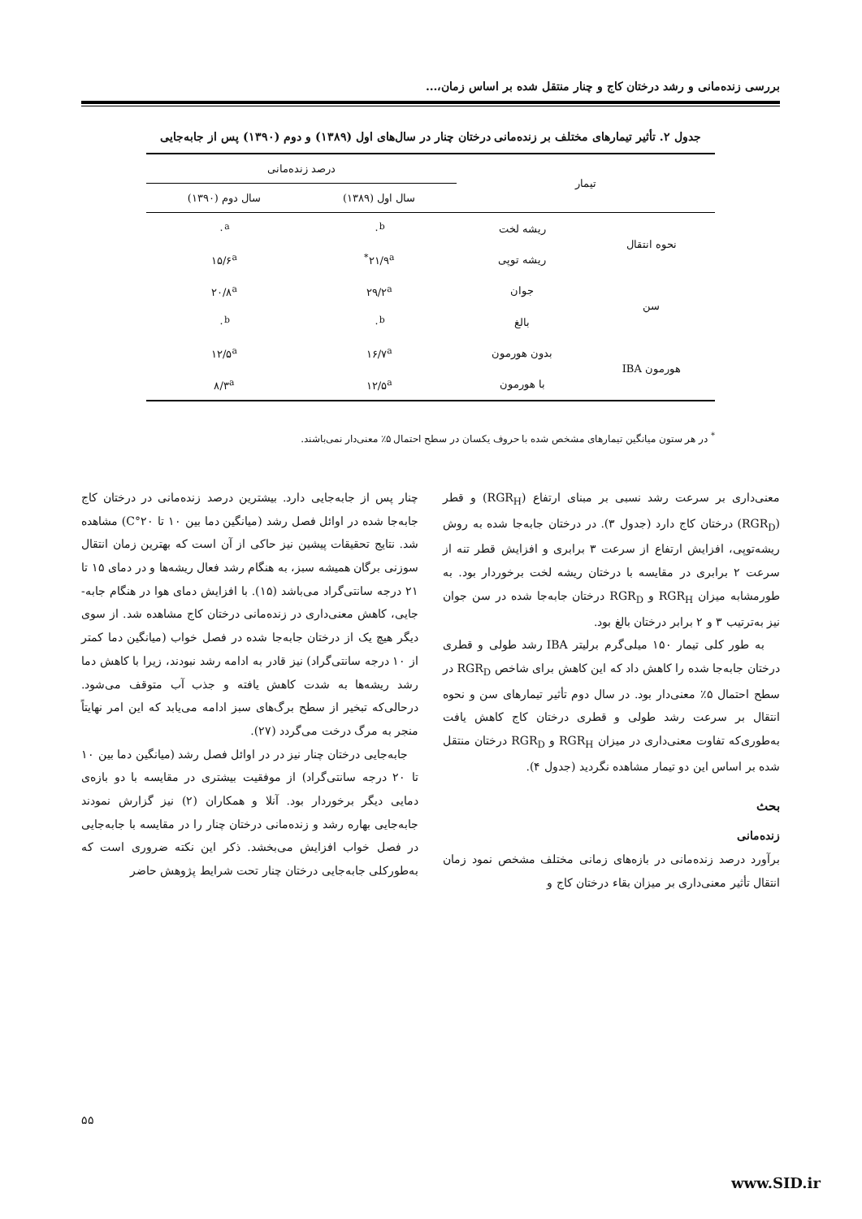بررسی زنده‌مانی و رشد درختان کاج و چنار منتقل شده بر اساس زمان،...
جدول ۲. تأثیر تیمارهای مختلف بر زنده‌مانی درختان چنار در سال‌های اول (۱۳۸۹) و دوم (۱۳۹۰) پس از جابه‌جایی
| تیمار | | درصد زنده‌مانی | |
| --- | --- | --- | --- |
| | | سال اول (۱۳۸۹) | سال دوم (۱۳۹۰) |
| نحوه انتقال | ریشه لخت | ۰<sup>b</sup> | ۰<sup>a</sup> |
| | ریشه توپی | ۲۱/۹<sup>a*</sup> | ۱۵/۶<sup>a</sup> |
| سن | جوان | ۲۹/۲<sup>a</sup> | ۲۰/۸<sup>a</sup> |
| | بالغ | ۰<sup>b</sup> | ۰<sup>b</sup> |
| هورمون IBA | بدون هورمون | ۱۶/۷<sup>a</sup> | ۱۲/۵<sup>a</sup> |
| | با هورمون | ۱۲/۵<sup>a</sup> | ۸/۳<sup>a</sup> |
<sup>*</sup> در هر ستون میانگین تیمارهای مشخص شده با حروف یکسان در سطح احتمال ۵٪ معنی‌دار نمی‌باشند.
معنی‌داری بر سرعت رشد نسبی بر مبنای ارتفاع (RGR<sub>H</sub>) و قطر (RGR<sub>D</sub>) درختان کاج دارد (جدول ۳). در درختان جابه‌جا شده به روش ریشه‌توپی، افزایش ارتفاع از سرعت ۳ برابری و افزایش قطر تنه از سرعت ۲ برابری در مقایسه با درختان ریشه لخت برخوردار بود. به طورمشابه میزان RGR<sub>H</sub> و RGR<sub>D</sub> درختان جابه‌جا شده در سن جوان نیز به‌ترتیب ۳ و ۲ برابر درختان بالغ بود.
به طور کلی تیمار ۱۵۰ میلی‌گرم برلیتر IBA رشد طولی و قطری درختان جابه‌جا شده را کاهش داد که این کاهش برای شاخص RGR<sub>D</sub> در سطح احتمال ۵٪ معنی‌دار بود. در سال دوم تأثیر تیمارهای سن و نحوه انتقال بر سرعت رشد طولی و قطری درختان کاج کاهش یافت به‌طوری‌که تفاوت معنی‌داری در میزان RGR<sub>H</sub> و RGR<sub>D</sub> درختان منتقل شده بر اساس این دو تیمار مشاهده نگردید (جدول ۴).
بحث
زنده‌مانی
برآورد درصد زنده‌مانی در بازه‌های زمانی مختلف مشخص نمود زمان انتقال تأثیر معنی‌داری بر میزان بقاء درختان کاج و
چنار پس از جابه‌جایی دارد. بیشترین درصد زنده‌مانی در درختان کاج جابه‌جا شده در اوائل فصل رشد (میانگین دما بین ۱۰ تا ۲۰°C) مشاهده شد. نتایج تحقیقات پیشین نیز حاکی از آن است که بهترین زمان انتقال سوزنی برگان همیشه سبز، به هنگام رشد فعال ریشه‌ها و در دمای ۱۵ تا ۲۱ درجه سانتی‌گراد می‌باشد (۱۵). با افزایش دمای هوا در هنگام جابه-جایی، کاهش معنی‌داری در زنده‌مانی درختان کاج مشاهده شد. از سوی دیگر هیچ یک از درختان جابه‌جا شده در فصل خواب (میانگین دما کمتر از ۱۰ درجه سانتی‌گراد) نیز قادر به ادامه رشد نبودند، زیرا با کاهش دما رشد ریشه‌ها به شدت کاهش یافته و جذب آب متوقف می‌شود. درحالی‌که تبخیر از سطح برگ‌های سبز ادامه می‌یابد که این امر نهایتاً منجر به مرگ درخت می‌گردد (۲۷).
جابه‌جایی درختان چنار نیز در در اوائل فصل رشد (میانگین دما بین ۱۰ تا ۲۰ درجه سانتی‌گراد) از موفقیت بیشتری در مقایسه با دو بازه‌ی دمایی دیگر برخوردار بود. آنلا و همکاران (۲) نیز گزارش نمودند جابه‌جایی بهاره رشد و زنده‌مانی درختان چنار را در مقایسه با جابه‌جایی در فصل خواب افزایش می‌بخشد. ذکر این نکته ضروری است که به‌طورکلی جابه‌جایی درختان چنار تحت شرایط پژوهش حاضر
۵۵
www.SID.ir